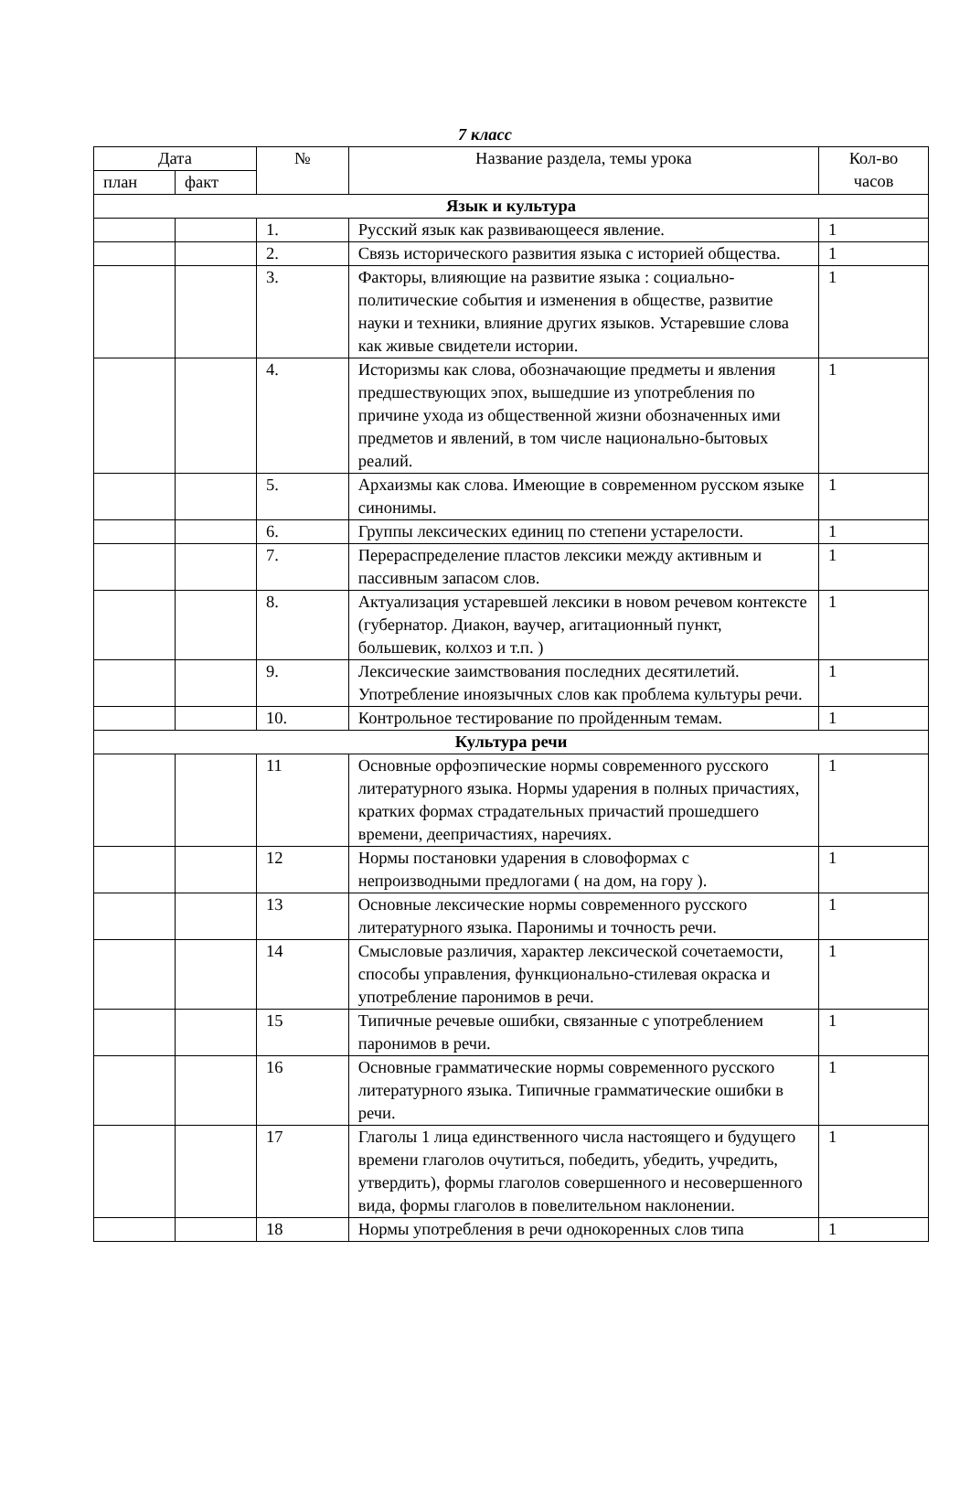7 класс
| Дата | | № | Название раздела, темы урока | Кол-во часов |
| --- | --- | --- | --- | --- |
| план | факт | | | |
| Язык и культура | | | | |
| | | 1. | Русский язык как развивающееся явление. | 1 |
| | | 2. | Связь исторического развития языка с историей общества. | 1 |
| | | 3. | Факторы, влияющие на развитие языка : социально-политические события и изменения в обществе, развитие науки и техники, влияние других языков. Устаревшие слова как живые свидетели истории. | 1 |
| | | 4. | Историзмы как слова, обозначающие предметы и явления предшествующих эпох, вышедшие из употребления по причине ухода из общественной жизни обозначенных ими предметов и явлений, в том числе национально-бытовых реалий. | 1 |
| | | 5. | Архаизмы как слова. Имеющие в современном русском языке синонимы. | 1 |
| | | 6. | Группы лексических единиц по степени устарелости. | 1 |
| | | 7. | Перераспределение пластов лексики между активным и пассивным запасом слов. | 1 |
| | | 8. | Актуализация устаревшей лексики в новом речевом контексте (губернатор. Диакон, ваучер, агитационный пункт, большевик, колхоз и т.п. ) | 1 |
| | | 9. | Лексические заимствования последних десятилетий. Употребление иноязычных слов как проблема культуры речи. | 1 |
| | | 10. | Контрольное тестирование по пройденным темам. | 1 |
| Культура речи | | | | |
| | | 11 | Основные орфоэпические нормы современного русского литературного языка. Нормы ударения в полных причастиях, кратких формах страдательных причастий прошедшего времени, деепричастиях, наречиях. | 1 |
| | | 12 | Нормы постановки ударения в словоформах с непроизводными предлогами ( на дом, на гору ). | 1 |
| | | 13 | Основные лексические нормы современного русского литературного языка. Паронимы и точность речи. | 1 |
| | | 14 | Смысловые различия, характер лексической сочетаемости, способы управления, функционально-стилевая окраска и употребление паронимов в речи. | 1 |
| | | 15 | Типичные речевые ошибки, связанные с употреблением паронимов в речи. | 1 |
| | | 16 | Основные грамматические нормы современного русского литературного языка. Типичные грамматические ошибки в речи. | 1 |
| | | 17 | Глаголы 1 лица единственного числа настоящего и будущего времени глаголов очутиться, победить, убедить, учредить, утвердить), формы глаголов совершенного и несовершенного вида, формы глаголов в повелительном наклонении. | 1 |
| | | 18 | Нормы употребления в речи однокоренных слов типа | 1 |